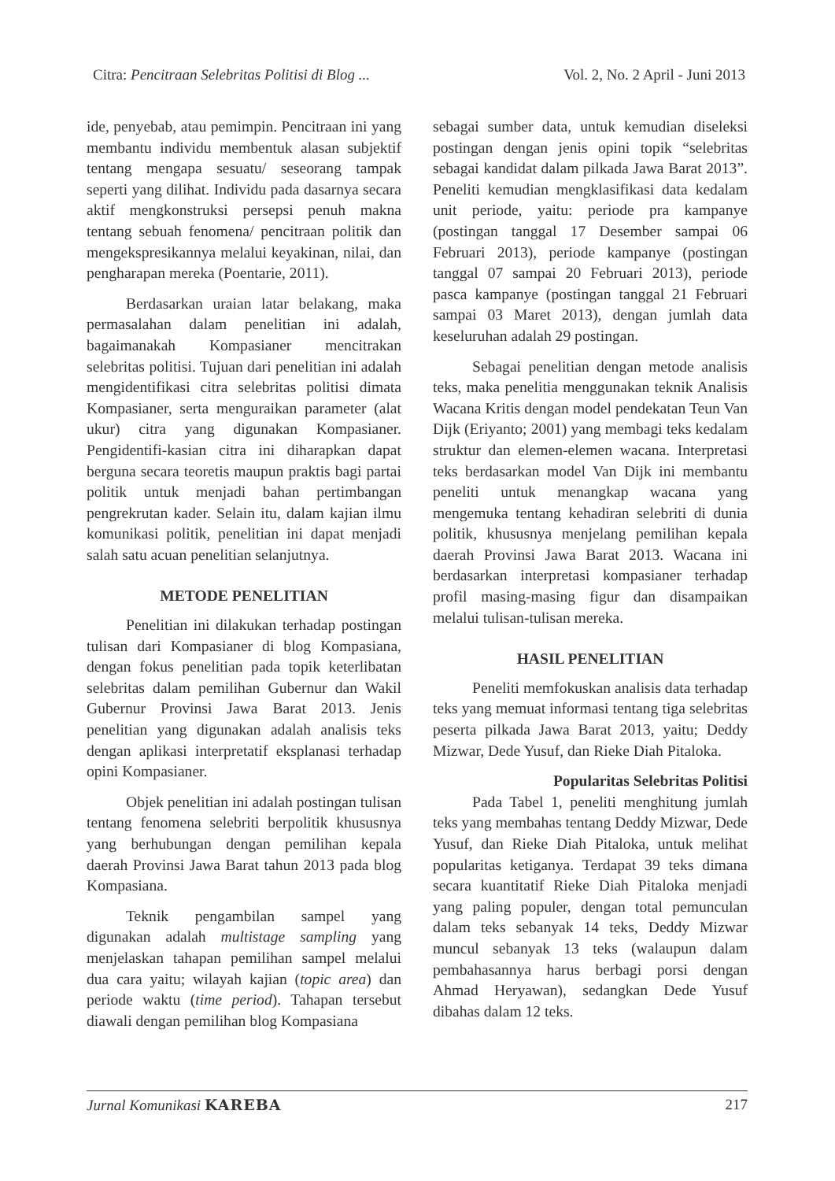Citra: Pencitraan Selebritas Politisi di Blog ... Vol. 2, No. 2 April - Juni 2013
ide, penyebab, atau pemimpin. Pencitraan ini yang membantu individu membentuk alasan subjektif tentang mengapa sesuatu/ seseorang tampak seperti yang dilihat. Individu pada dasarnya secara aktif mengkonstruksi persepsi penuh makna tentang sebuah fenomena/ pencitraan politik dan mengekspresikannya melalui keyakinan, nilai, dan pengharapan mereka (Poentarie, 2011).
Berdasarkan uraian latar belakang, maka permasalahan dalam penelitian ini adalah, bagaimanakah Kompasianer mencitrakan selebritas politisi. Tujuan dari penelitian ini adalah mengidentifikasi citra selebritas politisi dimata Kompasianer, serta menguraikan parameter (alat ukur) citra yang digunakan Kompasianer. Pengidentifi-kasian citra ini diharapkan dapat berguna secara teoretis maupun praktis bagi partai politik untuk menjadi bahan pertimbangan pengrekrutan kader. Selain itu, dalam kajian ilmu komunikasi politik, penelitian ini dapat menjadi salah satu acuan penelitian selanjutnya.
METODE PENELITIAN
Penelitian ini dilakukan terhadap postingan tulisan dari Kompasianer di blog Kompasiana, dengan fokus penelitian pada topik keterlibatan selebritas dalam pemilihan Gubernur dan Wakil Gubernur Provinsi Jawa Barat 2013. Jenis penelitian yang digunakan adalah analisis teks dengan aplikasi interpretatif eksplanasi terhadap opini Kompasianer.
Objek penelitian ini adalah postingan tulisan tentang fenomena selebriti berpolitik khususnya yang berhubungan dengan pemilihan kepala daerah Provinsi Jawa Barat tahun 2013 pada blog Kompasiana.
Teknik pengambilan sampel yang digunakan adalah multistage sampling yang menjelaskan tahapan pemilihan sampel melalui dua cara yaitu; wilayah kajian (topic area) dan periode waktu (time period). Tahapan tersebut diawali dengan pemilihan blog Kompasiana
sebagai sumber data, untuk kemudian diseleksi postingan dengan jenis opini topik “selebritas sebagai kandidat dalam pilkada Jawa Barat 2013”. Peneliti kemudian mengklasifikasi data kedalam unit periode, yaitu: periode pra kampanye (postingan tanggal 17 Desember sampai 06 Februari 2013), periode kampanye (postingan tanggal 07 sampai 20 Februari 2013), periode pasca kampanye (postingan tanggal 21 Februari sampai 03 Maret 2013), dengan jumlah data keseluruhan adalah 29 postingan.
Sebagai penelitian dengan metode analisis teks, maka penelitia menggunakan teknik Analisis Wacana Kritis dengan model pendekatan Teun Van Dijk (Eriyanto; 2001) yang membagi teks kedalam struktur dan elemen-elemen wacana. Interpretasi teks berdasarkan model Van Dijk ini membantu peneliti untuk menangkap wacana yang mengemuka tentang kehadiran selebriti di dunia politik, khususnya menjelang pemilihan kepala daerah Provinsi Jawa Barat 2013. Wacana ini berdasarkan interpretasi kompasianer terhadap profil masing-masing figur dan disampaikan melalui tulisan-tulisan mereka.
HASIL PENELITIAN
Peneliti memfokuskan analisis data terhadap teks yang memuat informasi tentang tiga selebritas peserta pilkada Jawa Barat 2013, yaitu; Deddy Mizwar, Dede Yusuf, dan Rieke Diah Pitaloka.
Popularitas Selebritas Politisi
Pada Tabel 1, peneliti menghitung jumlah teks yang membahas tentang Deddy Mizwar, Dede Yusuf, dan Rieke Diah Pitaloka, untuk melihat popularitas ketiganya. Terdapat 39 teks dimana secara kuantitatif Rieke Diah Pitaloka menjadi yang paling populer, dengan total pemunculan dalam teks sebanyak 14 teks, Deddy Mizwar muncul sebanyak 13 teks (walaupun dalam pembahasannya harus berbagi porsi dengan Ahmad Heryawan), sedangkan Dede Yusuf dibahas dalam 12 teks.
Jurnal Komunikasi KAREBA 217